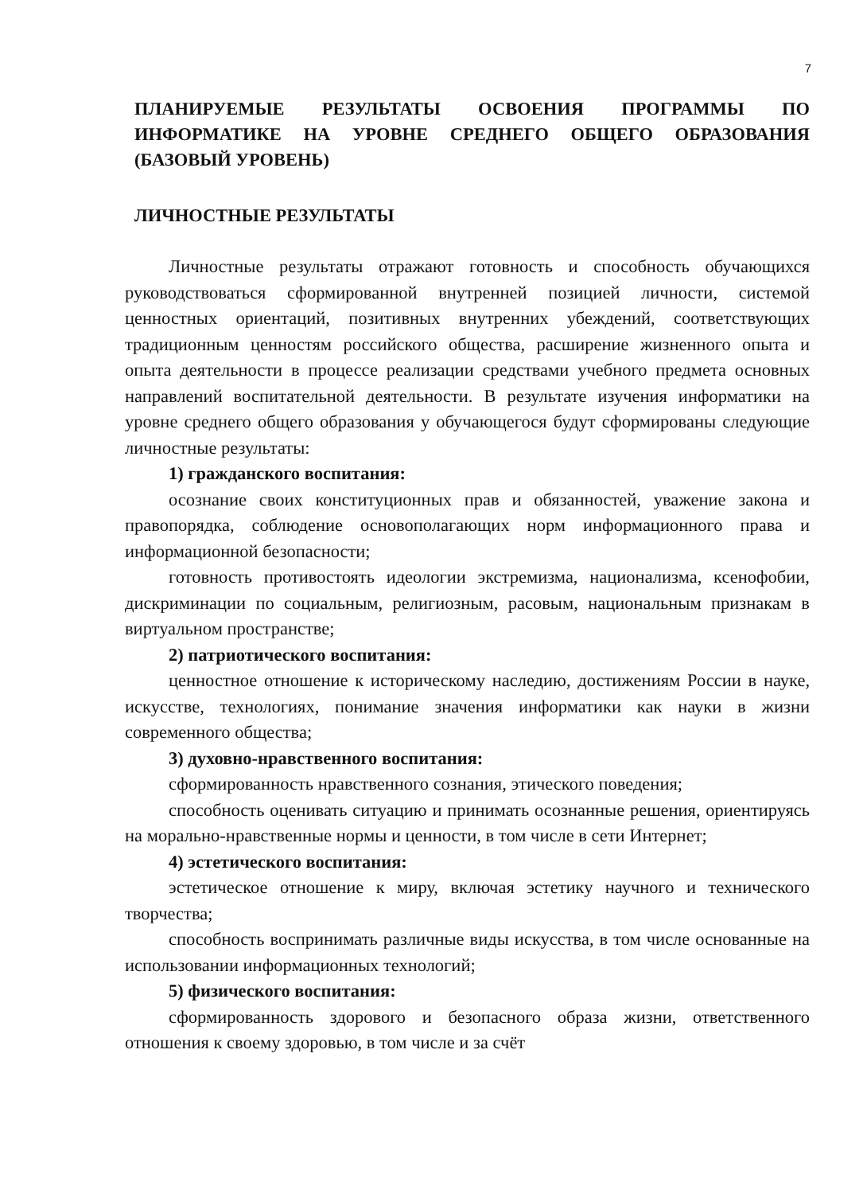7
ПЛАНИРУЕМЫЕ РЕЗУЛЬТАТЫ ОСВОЕНИЯ ПРОГРАММЫ ПО ИНФОРМАТИКЕ НА УРОВНЕ СРЕДНЕГО ОБЩЕГО ОБРАЗОВАНИЯ (БАЗОВЫЙ УРОВЕНЬ)
ЛИЧНОСТНЫЕ РЕЗУЛЬТАТЫ
Личностные результаты отражают готовность и способность обучающихся руководствоваться сформированной внутренней позицией личности, системой ценностных ориентаций, позитивных внутренних убеждений, соответствующих традиционным ценностям российского общества, расширение жизненного опыта и опыта деятельности в процессе реализации средствами учебного предмета основных направлений воспитательной деятельности. В результате изучения информатики на уровне среднего общего образования у обучающегося будут сформированы следующие личностные результаты:
1) гражданского воспитания:
осознание своих конституционных прав и обязанностей, уважение закона и правопорядка, соблюдение основополагающих норм информационного права и информационной безопасности;
готовность противостоять идеологии экстремизма, национализма, ксенофобии, дискриминации по социальным, религиозным, расовым, национальным признакам в виртуальном пространстве;
2) патриотического воспитания:
ценностное отношение к историческому наследию, достижениям России в науке, искусстве, технологиях, понимание значения информатики как науки в жизни современного общества;
3) духовно-нравственного воспитания:
сформированность нравственного сознания, этического поведения;
способность оценивать ситуацию и принимать осознанные решения, ориентируясь на морально-нравственные нормы и ценности, в том числе в сети Интернет;
4) эстетического воспитания:
эстетическое отношение к миру, включая эстетику научного и технического творчества;
способность воспринимать различные виды искусства, в том числе основанные на использовании информационных технологий;
5) физического воспитания:
сформированность здорового и безопасного образа жизни, ответственного отношения к своему здоровью, в том числе и за счёт